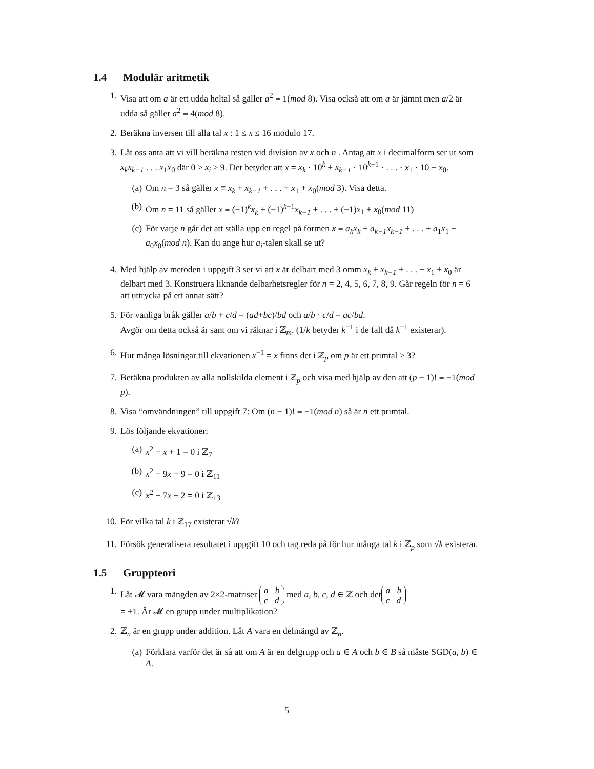1.4 Modulär aritmetik
1. Visa att om a är ett udda heltal så gäller a<sup>2</sup> ≡ 1(mod 8). Visa också att om a är jämnt men a/2 är udda så gäller a<sup>2</sup> ≡ 4(mod 8).
2. Beräkna inversen till alla tal x : 1 ≤ x ≤ 16 modulo 17.
3. Låt oss anta att vi vill beräkna resten vid division av x och n . Antag att x i decimalform ser ut som x<sub>k</sub>x<sub>k−1</sub> . . . x<sub>1</sub>x<sub>0</sub> där 0 ≥ x<sub>i</sub> ≥ 9. Det betyder att x = x<sub>k</sub> · 10<sup>k</sup> + x<sub>k−1</sub> · 10<sup>k−1</sup> · . . . · x<sub>1</sub> · 10 + x<sub>0</sub>.
(a) Om n = 3 så gäller x ≡ x<sub>k</sub> + x<sub>k−1</sub> + . . . + x<sub>1</sub> + x<sub>0</sub>(mod 3). Visa detta.
(b) Om n = 11 så gäller x ≡ (−1)<sup>k</sup>x<sub>k</sub> + (−1)<sup>k−1</sup>x<sub>k−1</sub> + . . . + (−1)x<sub>1</sub> + x<sub>0</sub>(mod 11)
(c) För varje n går det att ställa upp en regel på formen x ≡ a<sub>k</sub>x<sub>k</sub> + a<sub>k−1</sub>x<sub>k−1</sub> + . . . + a<sub>1</sub>x<sub>1</sub> + a<sub>0</sub>x<sub>0</sub>(mod n). Kan du ange hur a<sub>i</sub>-talen skall se ut?
4. Med hjälp av metoden i uppgift 3 ser vi att x är delbart med 3 omm x<sub>k</sub> + x<sub>k−1</sub> + . . . + x<sub>1</sub> + x<sub>0</sub> är delbart med 3. Konstruera liknande delbarhetsregler för n = 2, 4, 5, 6, 7, 8, 9. Går regeln för n = 6 att uttrycka på ett annat sätt?
5. För vanliga bråk gäller a/b + c/d = (ad+bc)/bd och a/b · c/d = ac/bd.
Avgör om detta också är sant om vi räknar i ℤ<sub>m</sub>. (1/k betyder k<sup>−1</sup> i de fall då k<sup>−1</sup> existerar).
6. Hur många lösningar till ekvationen x<sup>−1</sup> = x finns det i ℤ<sub>p</sub> om p är ett primtal ≥ 3?
7. Beräkna produkten av alla nollskilda element i ℤ<sub>p</sub> och visa med hjälp av den att (p − 1)! ≡ −1(mod p).
8. Visa “omvändningen” till uppgift 7: Om (n − 1)! ≡ −1(mod n) så är n ett primtal.
9. Lös följande ekvationer:
(a) x<sup>2</sup> + x + 1 = 0 i ℤ<sub>7</sub>
(b) x<sup>2</sup> + 9x + 9 = 0 i ℤ<sub>11</sub>
(c) x<sup>2</sup> + 7x + 2 = 0 i ℤ<sub>13</sub>
10. För vilka tal k i ℤ<sub>17</sub> existerar √k?
11. Försök generalisera resultatet i uppgift 10 och tag reda på för hur många tal k i ℤ<sub>p</sub> som √k existerar.
1.5 Gruppteori
1. Låt 𝓜 vara mängden av 2×2-matriser a b
c d med a, b, c, d ∈ ℤ och det a b
c d
= ±1. Är 𝓜 en grupp under multiplikation?
2. ℤ<sub>n</sub> är en grupp under addition. Låt A vara en delmängd av ℤ<sub>n</sub>.
(a) Förklara varför det är så att om A är en delgrupp och a ∈ A och b ∈ B så måste SGD(a, b) ∈ A.
5